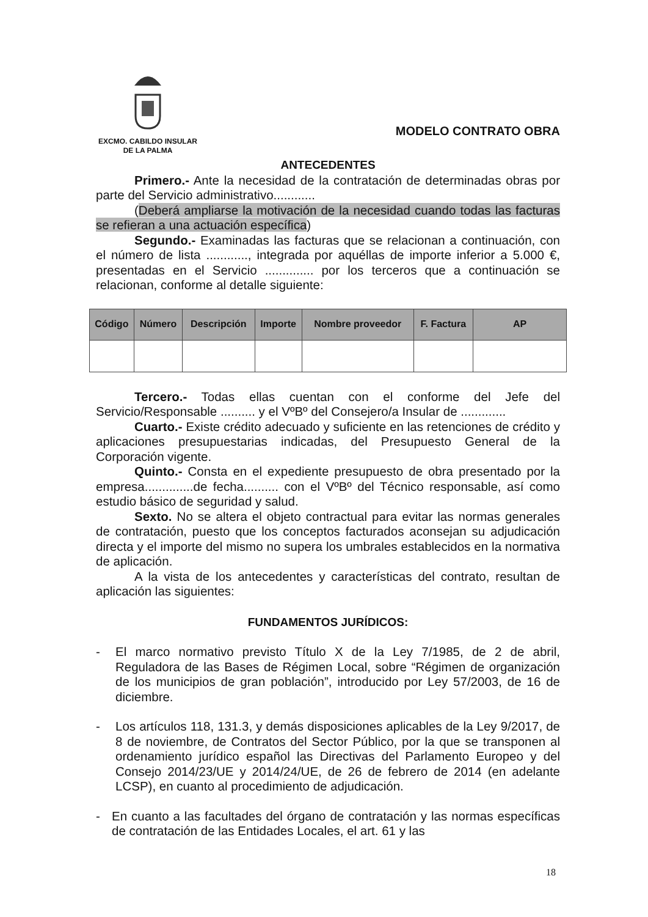EXCMO. CABILDO INSULAR
DE LA PALMA
MODELO CONTRATO OBRA
ANTECEDENTES
Primero.- Ante la necesidad de la contratación de determinadas obras por parte del Servicio administrativo............
(Deberá ampliarse la motivación de la necesidad cuando todas las facturas se refieran a una actuación específica)
Segundo.- Examinadas las facturas que se relacionan a continuación, con el número de lista ............, integrada por aquéllas de importe inferior a 5.000 €, presentadas en el Servicio .............. por los terceros que a continuación se relacionan, conforme al detalle siguiente:
| Código | Número | Descripción | Importe | Nombre proveedor | F. Factura | AP |
| --- | --- | --- | --- | --- | --- | --- |
Tercero.- Todas ellas cuentan con el conforme del Jefe del Servicio/Responsable .......... y el VºBº del Consejero/a Insular de .............
Cuarto.- Existe crédito adecuado y suficiente en las retenciones de crédito y aplicaciones presupuestarias indicadas, del Presupuesto General de la Corporación vigente.
Quinto.- Consta en el expediente presupuesto de obra presentado por la empresa..............de fecha.......... con el VºBº del Técnico responsable, así como estudio básico de seguridad y salud.
Sexto. No se altera el objeto contractual para evitar las normas generales de contratación, puesto que los conceptos facturados aconsejan su adjudicación directa y el importe del mismo no supera los umbrales establecidos en la normativa de aplicación.
A la vista de los antecedentes y características del contrato, resultan de aplicación las siguientes:
FUNDAMENTOS JURÍDICOS:
- El marco normativo previsto Título X de la Ley 7/1985, de 2 de abril, Reguladora de las Bases de Régimen Local, sobre “Régimen de organización de los municipios de gran población”, introducido por Ley 57/2003, de 16 de diciembre.
- Los artículos 118, 131.3, y demás disposiciones aplicables de la Ley 9/2017, de 8 de noviembre, de Contratos del Sector Público, por la que se transponen al ordenamiento jurídico español las Directivas del Parlamento Europeo y del Consejo 2014/23/UE y 2014/24/UE, de 26 de febrero de 2014 (en adelante LCSP), en cuanto al procedimiento de adjudicación.
- En cuanto a las facultades del órgano de contratación y las normas específicas de contratación de las Entidades Locales, el art. 61 y las
18